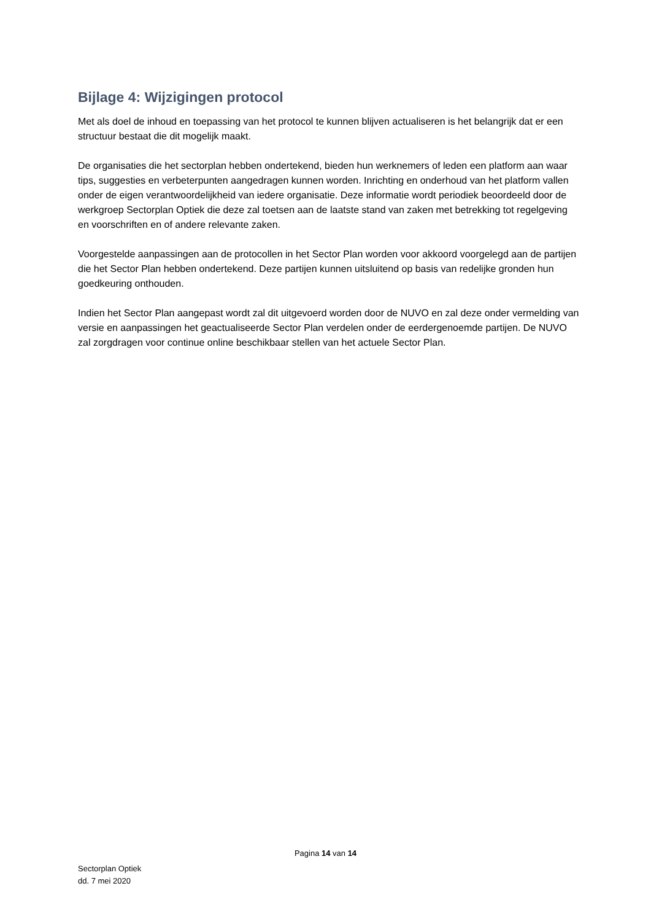Bijlage 4: Wijzigingen protocol
Met als doel de inhoud en toepassing van het protocol te kunnen blijven actualiseren is het belangrijk dat er een structuur bestaat die dit mogelijk maakt.
De organisaties die het sectorplan hebben ondertekend, bieden hun werknemers of leden een platform aan waar tips, suggesties en verbeterpunten aangedragen kunnen worden. Inrichting en onderhoud van het platform vallen onder de eigen verantwoordelijkheid van iedere organisatie. Deze informatie wordt periodiek beoordeeld door de werkgroep Sectorplan Optiek die deze zal toetsen aan de laatste stand van zaken met betrekking tot regelgeving en voorschriften en of andere relevante zaken.
Voorgestelde aanpassingen aan de protocollen in het Sector Plan worden voor akkoord voorgelegd aan de partijen die het Sector Plan hebben ondertekend. Deze partijen kunnen uitsluitend op basis van redelijke gronden hun goedkeuring onthouden.
Indien het Sector Plan aangepast wordt zal dit uitgevoerd worden door de NUVO en zal deze onder vermelding van versie en aanpassingen het geactualiseerde Sector Plan verdelen onder de eerdergenoemde partijen. De NUVO zal zorgdragen voor continue online beschikbaar stellen van het actuele Sector Plan.
Pagina 14 van 14
Sectorplan Optiek
dd. 7 mei 2020